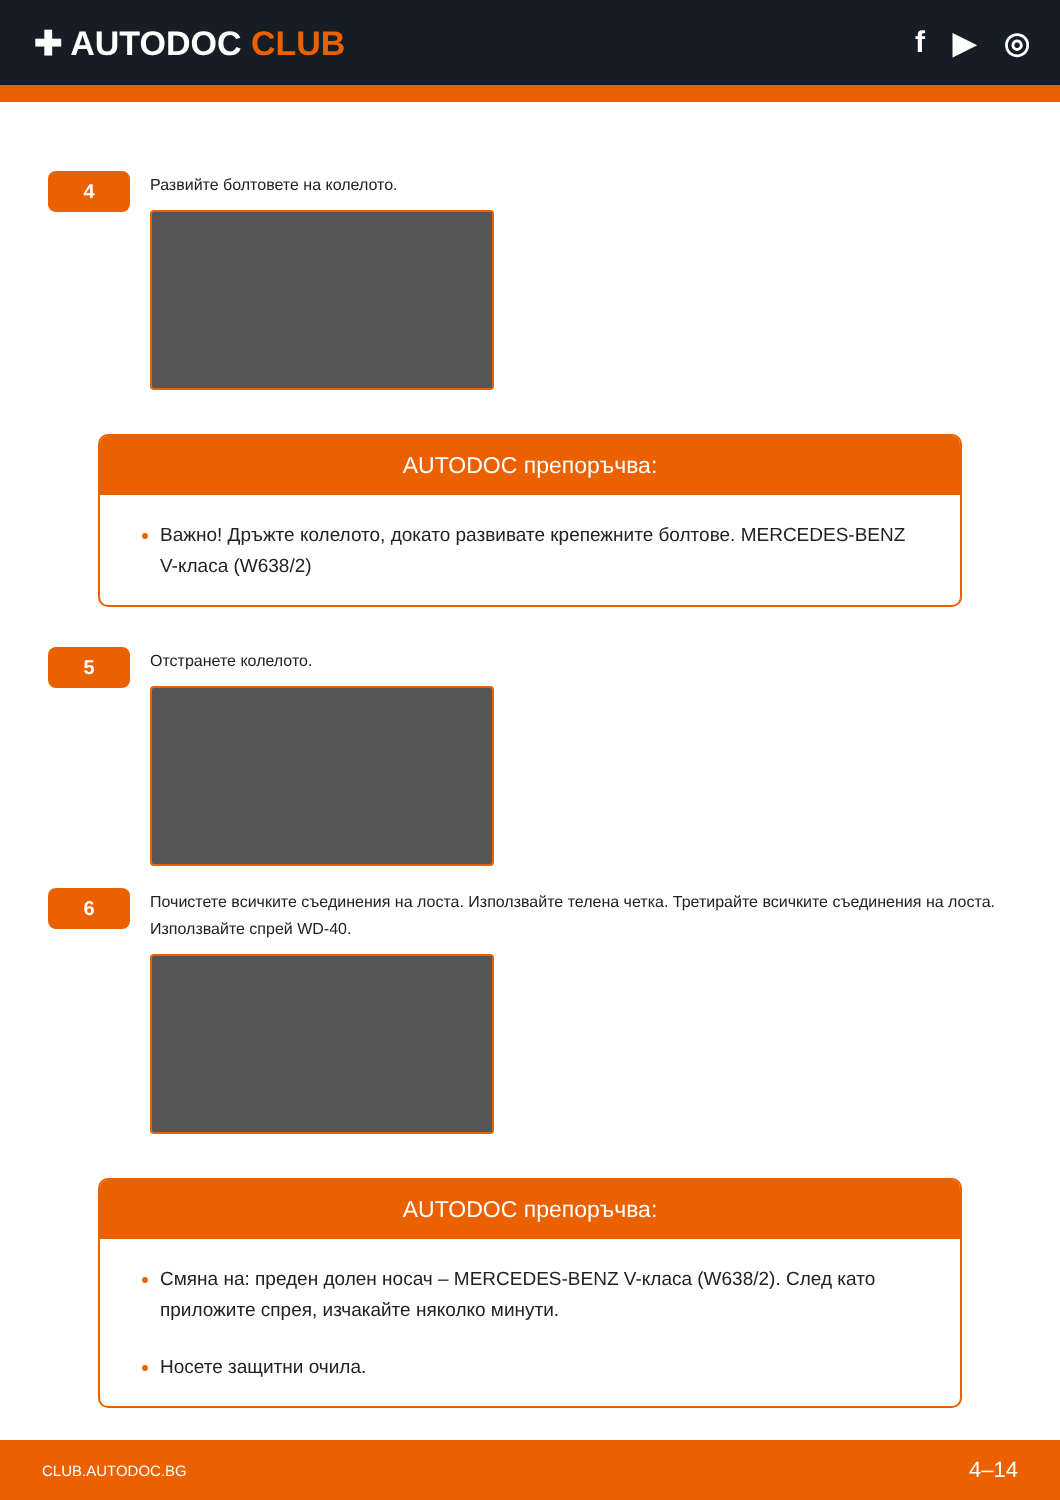✚ AUTODOC CLUB f ▶ ◎
4
Развийте болтовете на колелото.
AUTODOC препоръчва:
Важно! Дръжте колелото, докато развивате крепежните болтове. MERCEDES-BENZ V-класа (W638/2)
5
Отстранете колелото.
6
Почистете всичките съединения на лоста. Използвайте телена четка. Третирайте всичките съединения на лоста. Използвайте спрей WD-40.
AUTODOC препоръчва:
Смяна на: преден долен носач – MERCEDES-BENZ V-класа (W638/2). След като приложите спрея, изчакайте няколко минути.
Носете защитни очила.
CLUB.AUTODOC.BG 4–14